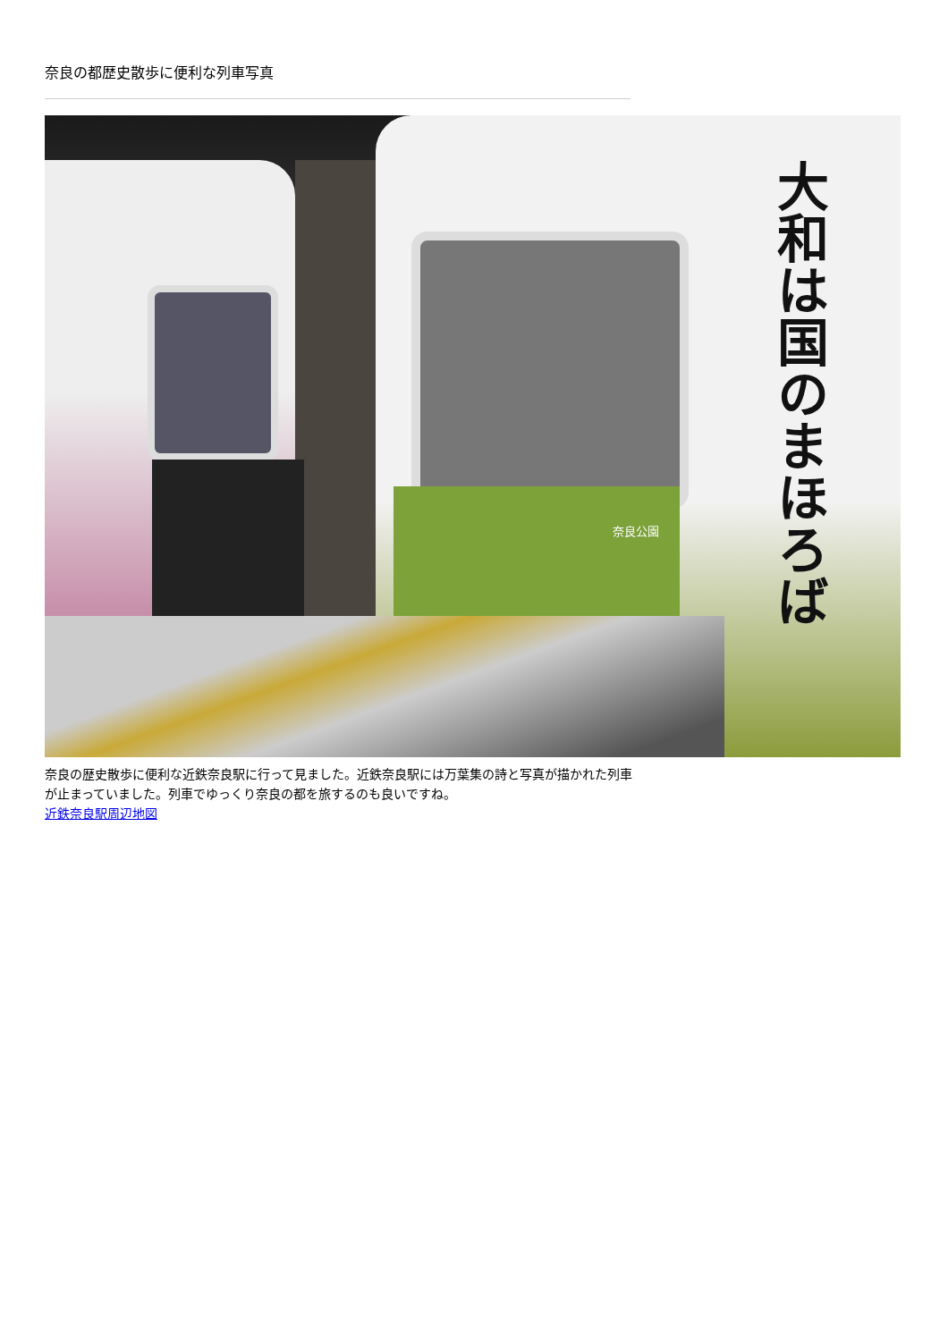奈良の都歴史散歩に便利な列車写真
奈良公園
大和は国のまほろば
奈良の歴史散歩に便利な近鉄奈良駅に行って見ました。近鉄奈良駅には万葉集の詩と写真が描かれた列車が止まっていました。列車でゆっくり奈良の都を旅するのも良いですね。
近鉄奈良駅周辺地図